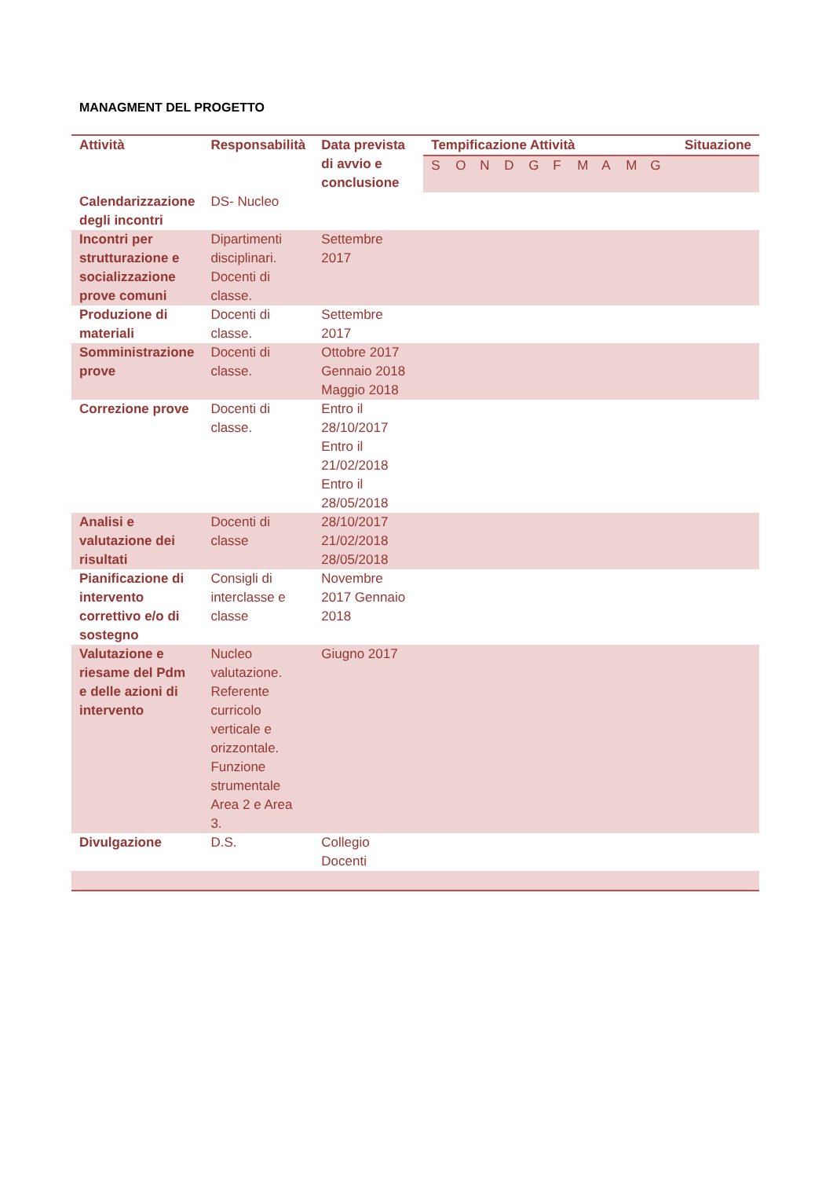MANAGMENT DEL PROGETTO
| Attività | Responsabilità | Data prevista di avvio e conclusione | Tempificazione Attività | Situazione |
| --- | --- | --- | --- | --- |
| | | | S O N D G F M A M G | |
| Calendarizzazione degli incontri | DS- Nucleo | | | |
| Incontri per strutturazione e socializzazione prove comuni | Dipartimenti disciplinari. Docenti di classe. | Settembre 2017 | | |
| Produzione di materiali | Docenti di classe. | Settembre 2017 | | |
| Somministrazione prove | Docenti di classe. | Ottobre 2017 Gennaio 2018 Maggio 2018 | | |
| Correzione prove | Docenti di classe. | Entro il 28/10/2017 Entro il 21/02/2018 Entro il 28/05/2018 | | |
| Analisi e valutazione dei risultati | Docenti di classe | 28/10/2017 21/02/2018 28/05/2018 | | |
| Pianificazione di intervento correttivo e/o di sostegno | Consigli di interclasse e classe | Novembre 2017 Gennaio 2018 | | |
| Valutazione e riesame del Pdm e delle azioni di intervento | Nucleo valutazione. Referente curricolo verticale e orizzontale. Funzione strumentale Area 2 e Area 3. | Giugno 2017 | | |
| Divulgazione | D.S. | Collegio Docenti | | |